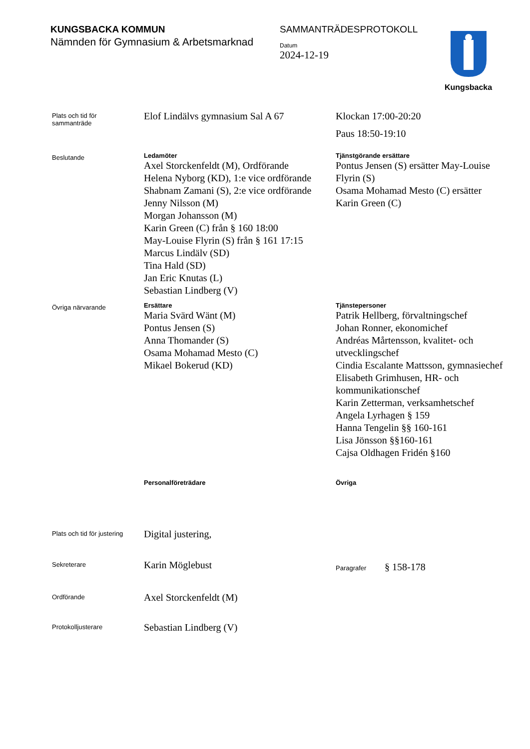KUNGSBACKA KOMMUN
Nämnden för Gymnasium & Arbetsmarknad
SAMMANTRÄDESPROTOKOLL
Datum
2024-12-19
Kungsbacka
Plats och tid för
sammanträde
Elof Lindälvs gymnasium Sal A 67 Klockan 17:00-20:20
Paus 18:50-19:10
Beslutande
Ledamöter
Axel Storckenfeldt (M), Ordförande
Helena Nyborg (KD), 1:e vice ordförande
Shabnam Zamani (S), 2:e vice ordförande
Jenny Nilsson (M)
Morgan Johansson (M)
Karin Green (C) från § 160 18:00
May-Louise Flyrin (S) från § 161 17:15
Marcus Lindälv (SD)
Tina Hald (SD)
Jan Eric Knutas (L)
Sebastian Lindberg (V)
Tjänstgörande ersättare
Pontus Jensen (S) ersätter May-Louise Flyrin (S)
Osama Mohamad Mesto (C) ersätter Karin Green (C)
Övriga närvarande
Ersättare
Maria Svärd Wänt (M)
Pontus Jensen (S)
Anna Thomander (S)
Osama Mohamad Mesto (C)
Mikael Bokerud (KD)
Tjänstepersoner
Patrik Hellberg, förvaltningschef
Johan Ronner, ekonomichef
Andréas Mårtensson, kvalitet- och utvecklingschef
Cindia Escalante Mattsson, gymnasiechef
Elisabeth Grimhusen, HR- och kommunikationschef
Karin Zetterman, verksamhetschef
Angela Lyrhagen § 159
Hanna Tengelin §§ 160-161
Lisa Jönsson §§160-161
Cajsa Oldhagen Fridén §160
Personalföreträdare Övriga
Plats och tid för justering
Digital justering,
Sekreterare
Karin Möglebust
Paragrafer § 158-178
Ordförande
Axel Storckenfeldt (M)
Protokolljusterare
Sebastian Lindberg (V)